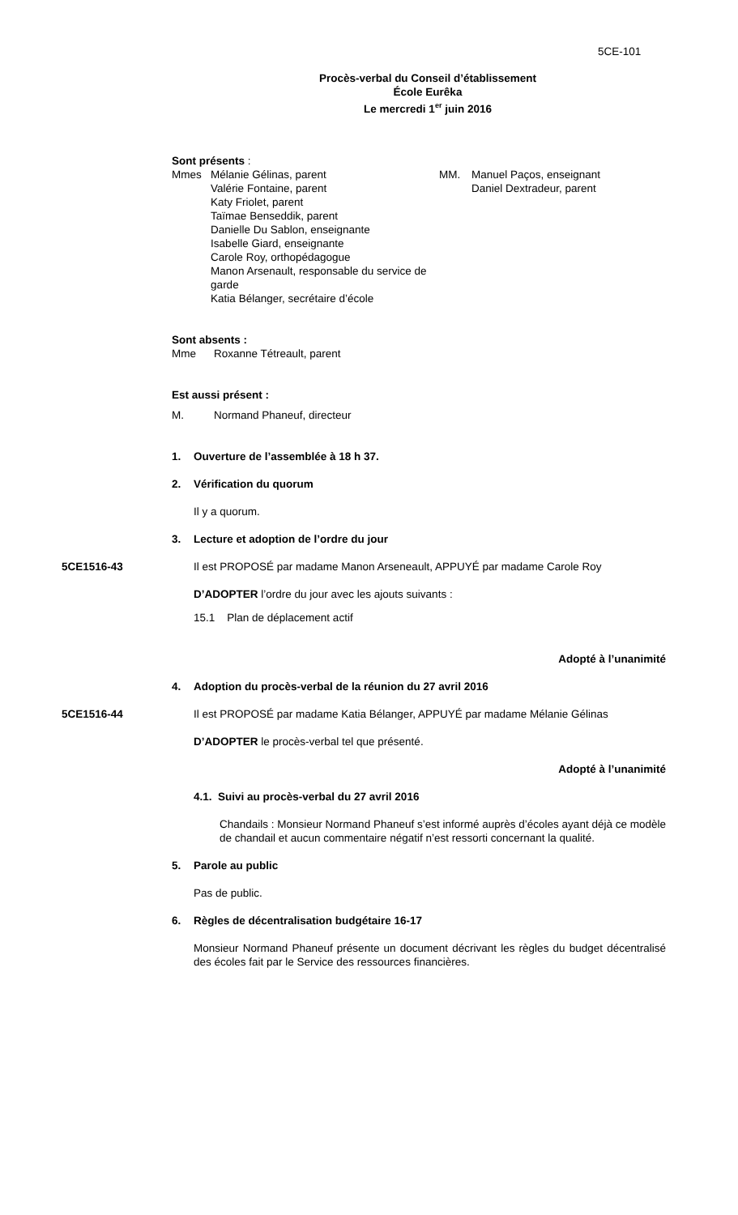5CE-101
Procès-verbal du Conseil d’établissement
École Eurêka
Le mercredi 1<sup>er</sup> juin 2016
Sont présents :
Mmes Mélanie Gélinas, parent
Valérie Fontaine, parent
Katy Friolet, parent
Taïmae Benseddik, parent
Danielle Du Sablon, enseignante
Isabelle Giard, enseignante
Carole Roy, orthopédagogue
Manon Arsenault, responsable du service de garde
Katia Bélanger, secrétaire d’école
MM. Manuel Paços, enseignant
Daniel Dextradeur, parent
Sont absents :
Mme Roxanne Tétreault, parent
Est aussi présent :
M. Normand Phaneuf, directeur
1. Ouverture de l’assemblée à 18 h 37.
2. Vérification du quorum
Il y a quorum.
3. Lecture et adoption de l’ordre du jour
5CE1516-43 Il est PROPOSÉ par madame Manon Arseneault, APPUYÉ par madame Carole Roy
D’ADOPTER l’ordre du jour avec les ajouts suivants :
15.1 Plan de déplacement actif
Adopté à l’unanimité
4. Adoption du procès-verbal de la réunion du 27 avril 2016
5CE1516-44 Il est PROPOSÉ par madame Katia Bélanger, APPUYÉ par madame Mélanie Gélinas
D’ADOPTER le procès-verbal tel que présenté.
Adopté à l’unanimité
4.1. Suivi au procès-verbal du 27 avril 2016
Chandails : Monsieur Normand Phaneuf s’est informé auprès d’écoles ayant déjà ce modèle de chandail et aucun commentaire négatif n’est ressorti concernant la qualité.
5. Parole au public
Pas de public.
6. Règles de décentralisation budgétaire 16-17
Monsieur Normand Phaneuf présente un document décrivant les règles du budget décentralisé des écoles fait par le Service des ressources financières.